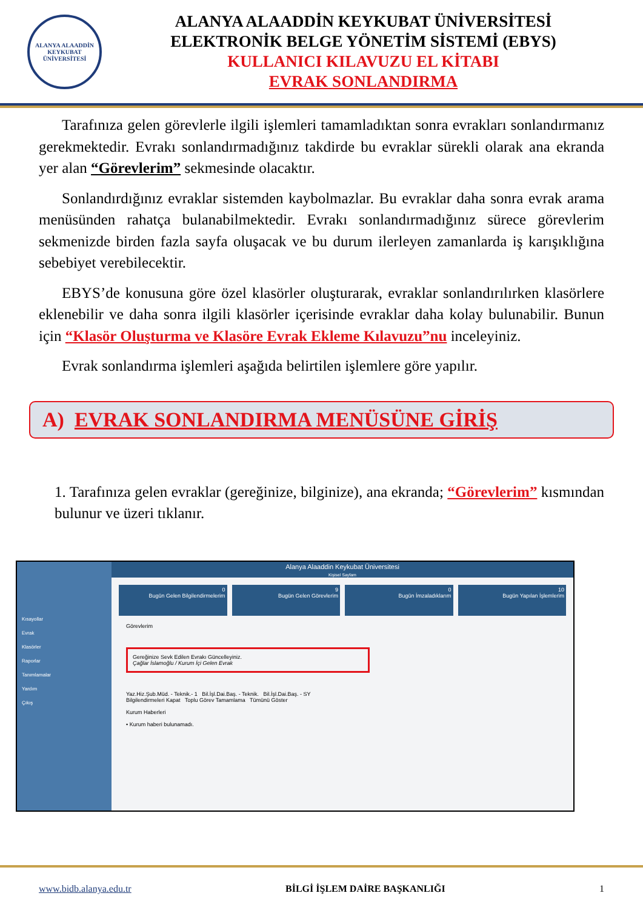ALANYA ALAADDİN KEYKUBAT ÜNİVERSİTESİ
ALANYA ALAADDİN KEYKUBAT ÜNİVERSİTESİ
ELEKTRONİK BELGE YÖNETİM SİSTEMİ (EBYS)
KULLANICI KILAVUZU EL KİTABI
EVRAK SONLANDIRMA
Tarafınıza gelen görevlerle ilgili işlemleri tamamladıktan sonra evrakları sonlandırmanız gerekmektedir. Evrakı sonlandırmadığınız takdirde bu evraklar sürekli olarak ana ekranda yer alan “Görevlerim” sekmesinde olacaktır.
Sonlandırdığınız evraklar sistemden kaybolmazlar. Bu evraklar daha sonra evrak arama menüsünden rahatça bulanabilmektedir. Evrakı sonlandırmadığınız sürece görevlerim sekmenizde birden fazla sayfa oluşacak ve bu durum ilerleyen zamanlarda iş karışıklığına sebebiyet verebilecektir.
EBYS’de konusuna göre özel klasörler oluşturarak, evraklar sonlandırılırken klasörlere eklenebilir ve daha sonra ilgili klasörler içerisinde evraklar daha kolay bulunabilir. Bunun için “Klasör Oluşturma ve Klasöre Evrak Ekleme Kılavuzu”nu inceleyiniz.
Evrak sonlandırma işlemleri aşağıda belirtilen işlemlere göre yapılır.
A) EVRAK SONLANDIRMA MENÜSÜNE GİRİŞ
1. Tarafınıza gelen evraklar (gereğinize, bilginize), ana ekranda; “Görevlerim” kısmından bulunur ve üzeri tıklanır.
Kısayollar
Evrak
Klasörler
Raporlar
Tanımlamalar
Yardım
Çıkış
Alanya Alaaddin Keykubat Üniversitesi
Kişisel Sayfam
0
Bugün Gelen Bilgilendirmelerim
9
Bugün Gelen Görevlerim
0
Bugün İmzaladıklarım
10
Bugün Yapılan İşlemlerim
Görevlerim
Gereğinize Sevk Edilen Evrakı Güncelleyiniz.
Çağlar İslamoğlu / Kurum İçi Gelen Evrak
Yaz.Hiz.Şub.Müd. - Teknik.- 1 Bil.İşl.Dai.Baş. - Teknik. Bil.İşl.Dai.Baş. - SY
Bilgilendirmeleri Kapat Toplu Görev Tamamlama Tümünü Göster
Kurum Haberleri
• Kurum haberi bulunamadı.
www.bidb.alanya.edu.tr BİLGİ İŞLEM DAİRE BAŞKANLIĞI 1